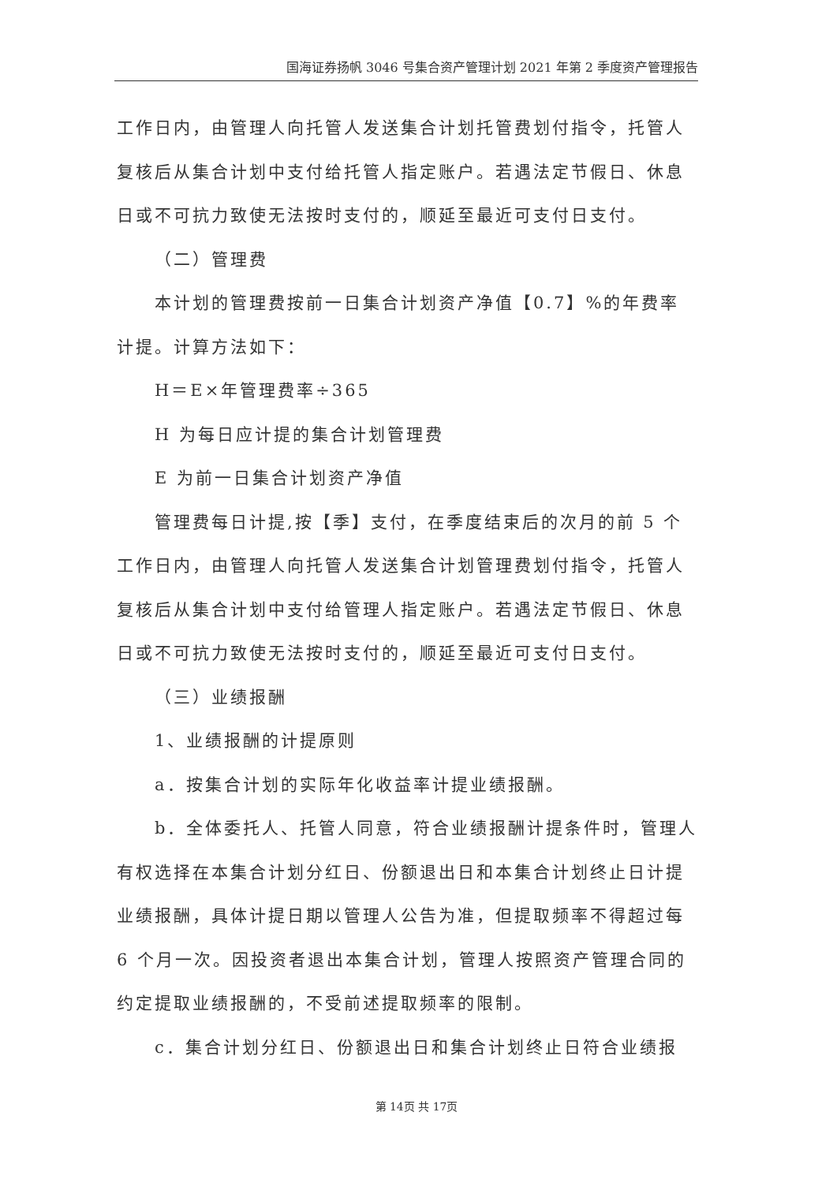国海证券扬帆 3046 号集合资产管理计划 2021 年第 2 季度资产管理报告
工作日内，由管理人向托管人发送集合计划托管费划付指令，托管人复核后从集合计划中支付给托管人指定账户。若遇法定节假日、休息日或不可抗力致使无法按时支付的，顺延至最近可支付日支付。
（二）管理费
本计划的管理费按前一日集合计划资产净值【0.7】%的年费率计提。计算方法如下：
H＝E×年管理费率÷365
H 为每日应计提的集合计划管理费
E 为前一日集合计划资产净值
管理费每日计提,按【季】支付，在季度结束后的次月的前 5 个工作日内，由管理人向托管人发送集合计划管理费划付指令，托管人复核后从集合计划中支付给管理人指定账户。若遇法定节假日、休息日或不可抗力致使无法按时支付的，顺延至最近可支付日支付。
（三）业绩报酬
1、业绩报酬的计提原则
a．按集合计划的实际年化收益率计提业绩报酬。
b．全体委托人、托管人同意，符合业绩报酬计提条件时，管理人有权选择在本集合计划分红日、份额退出日和本集合计划终止日计提业绩报酬，具体计提日期以管理人公告为准，但提取频率不得超过每 6 个月一次。因投资者退出本集合计划，管理人按照资产管理合同的约定提取业绩报酬的，不受前述提取频率的限制。
c．集合计划分红日、份额退出日和集合计划终止日符合业绩报
第 14页 共 17页